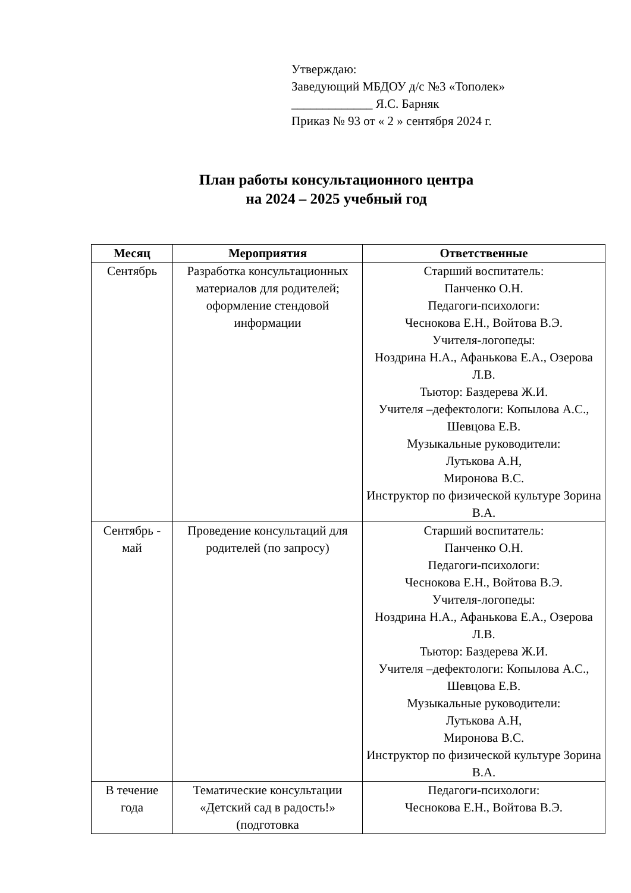Утверждаю:
Заведующий МБДОУ д/с №3 «Тополек»
_____________ Я.С. Барняк
Приказ № 93 от « 2 » сентября 2024 г.
План работы консультационного центра
на 2024 – 2025 учебный год
| Месяц | Мероприятия | Ответственные |
| --- | --- | --- |
| Сентябрь | Разработка консультационных материалов для родителей; оформление стендовой информации | Старший воспитатель: Панченко О.Н. Педагоги-психологи: Чеснокова Е.Н., Войтова В.Э. Учителя-логопеды: Ноздрина Н.А., Афанькова Е.А., Озерова Л.В. Тьютор: Баздерева Ж.И. Учителя –дефектологи: Копылова А.С., Шевцова Е.В. Музыкальные руководители: Лутькова А.Н, Миронова В.С. Инструктор по физической культуре Зорина В.А. |
| Сентябрь - май | Проведение консультаций для родителей (по запросу) | Старший воспитатель: Панченко О.Н. Педагоги-психологи: Чеснокова Е.Н., Войтова В.Э. Учителя-логопеды: Ноздрина Н.А., Афанькова Е.А., Озерова Л.В. Тьютор: Баздерева Ж.И. Учителя –дефектологи: Копылова А.С., Шевцова Е.В. Музыкальные руководители: Лутькова А.Н, Миронова В.С. Инструктор по физической культуре Зорина В.А. |
| В течение года | Тематические консультации «Детский сад в радость!» (подготовка | Педагоги-психологи: Чеснокова Е.Н., Войтова В.Э. |